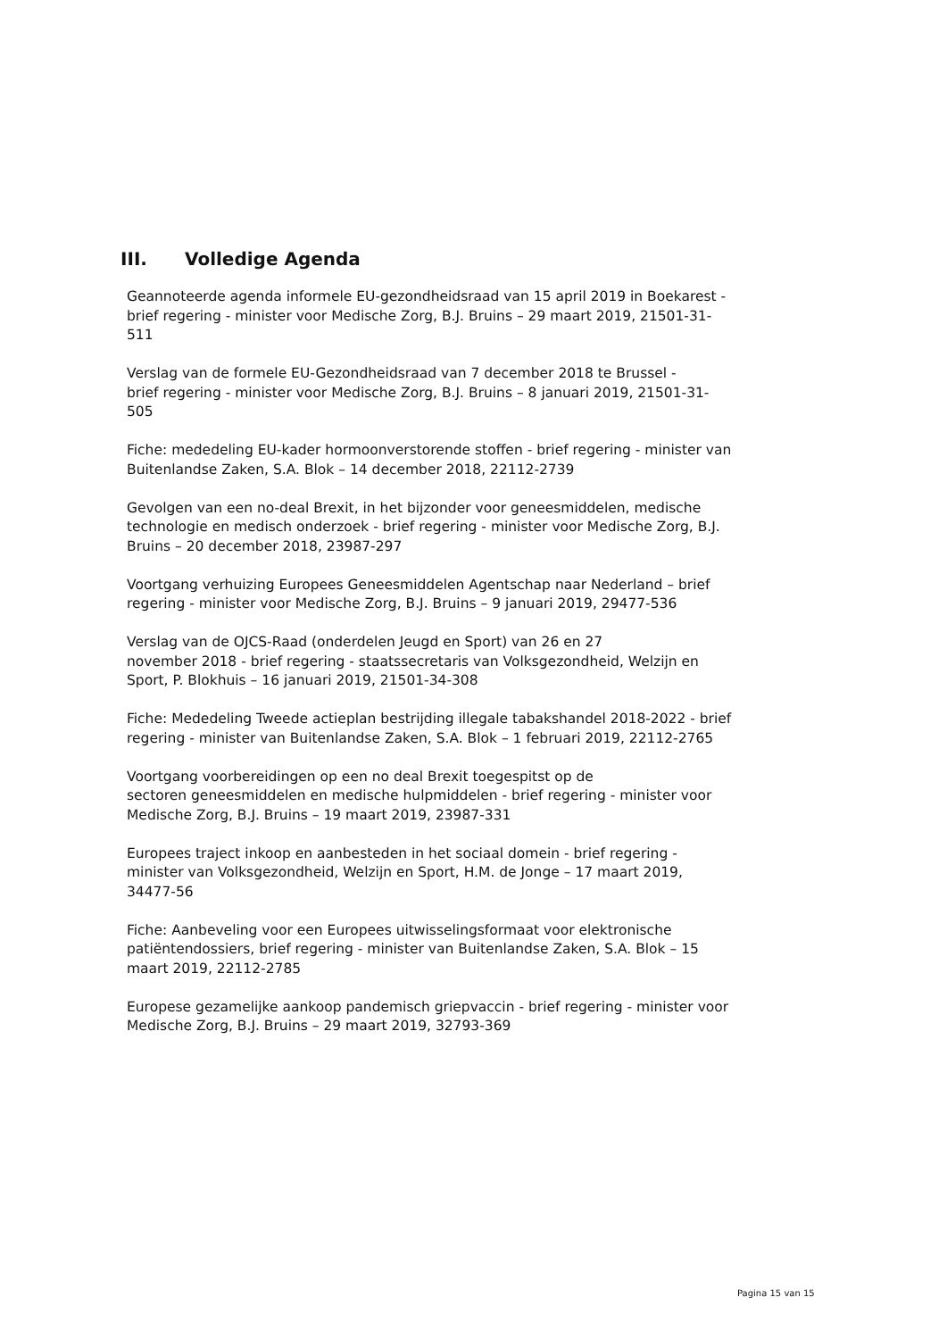III. Volledige Agenda
Geannoteerde agenda informele EU-gezondheidsraad van 15 april 2019 in Boekarest -
brief regering - minister voor Medische Zorg, B.J. Bruins – 29 maart 2019, 21501-31-511
Verslag van de formele EU-Gezondheidsraad van 7 december 2018 te Brussel -
brief regering - minister voor Medische Zorg, B.J. Bruins – 8 januari 2019, 21501-31-505
Fiche: mededeling EU-kader hormoonverstorende stoffen - brief regering - minister van Buitenlandse Zaken, S.A. Blok – 14 december 2018, 22112-2739
Gevolgen van een no-deal Brexit, in het bijzonder voor geneesmiddelen, medische technologie en medisch onderzoek - brief regering - minister voor Medische Zorg, B.J. Bruins – 20 december 2018, 23987-297
Voortgang verhuizing Europees Geneesmiddelen Agentschap naar Nederland – brief
regering - minister voor Medische Zorg, B.J. Bruins – 9 januari 2019, 29477-536
Verslag van de OJCS-Raad (onderdelen Jeugd en Sport) van 26 en 27
november 2018 - brief regering - staatssecretaris van Volksgezondheid, Welzijn en Sport, P. Blokhuis – 16 januari 2019, 21501-34-308
Fiche: Mededeling Tweede actieplan bestrijding illegale tabakshandel 2018-2022 - brief regering - minister van Buitenlandse Zaken, S.A. Blok – 1 februari 2019, 22112-2765
Voortgang voorbereidingen op een no deal Brexit toegespitst op de
sectoren geneesmiddelen en medische hulpmiddelen - brief regering - minister voor Medische Zorg, B.J. Bruins – 19 maart 2019, 23987-331
Europees traject inkoop en aanbesteden in het sociaal domein - brief regering - minister van Volksgezondheid, Welzijn en Sport, H.M. de Jonge – 17 maart 2019, 34477-56
Fiche: Aanbeveling voor een Europees uitwisselingsformaat voor elektronische patiëntendossiers, brief regering - minister van Buitenlandse Zaken, S.A. Blok – 15 maart 2019, 22112-2785
Europese gezamelijke aankoop pandemisch griepvaccin - brief regering - minister voor Medische Zorg, B.J. Bruins – 29 maart 2019, 32793-369
Pagina 15 van 15